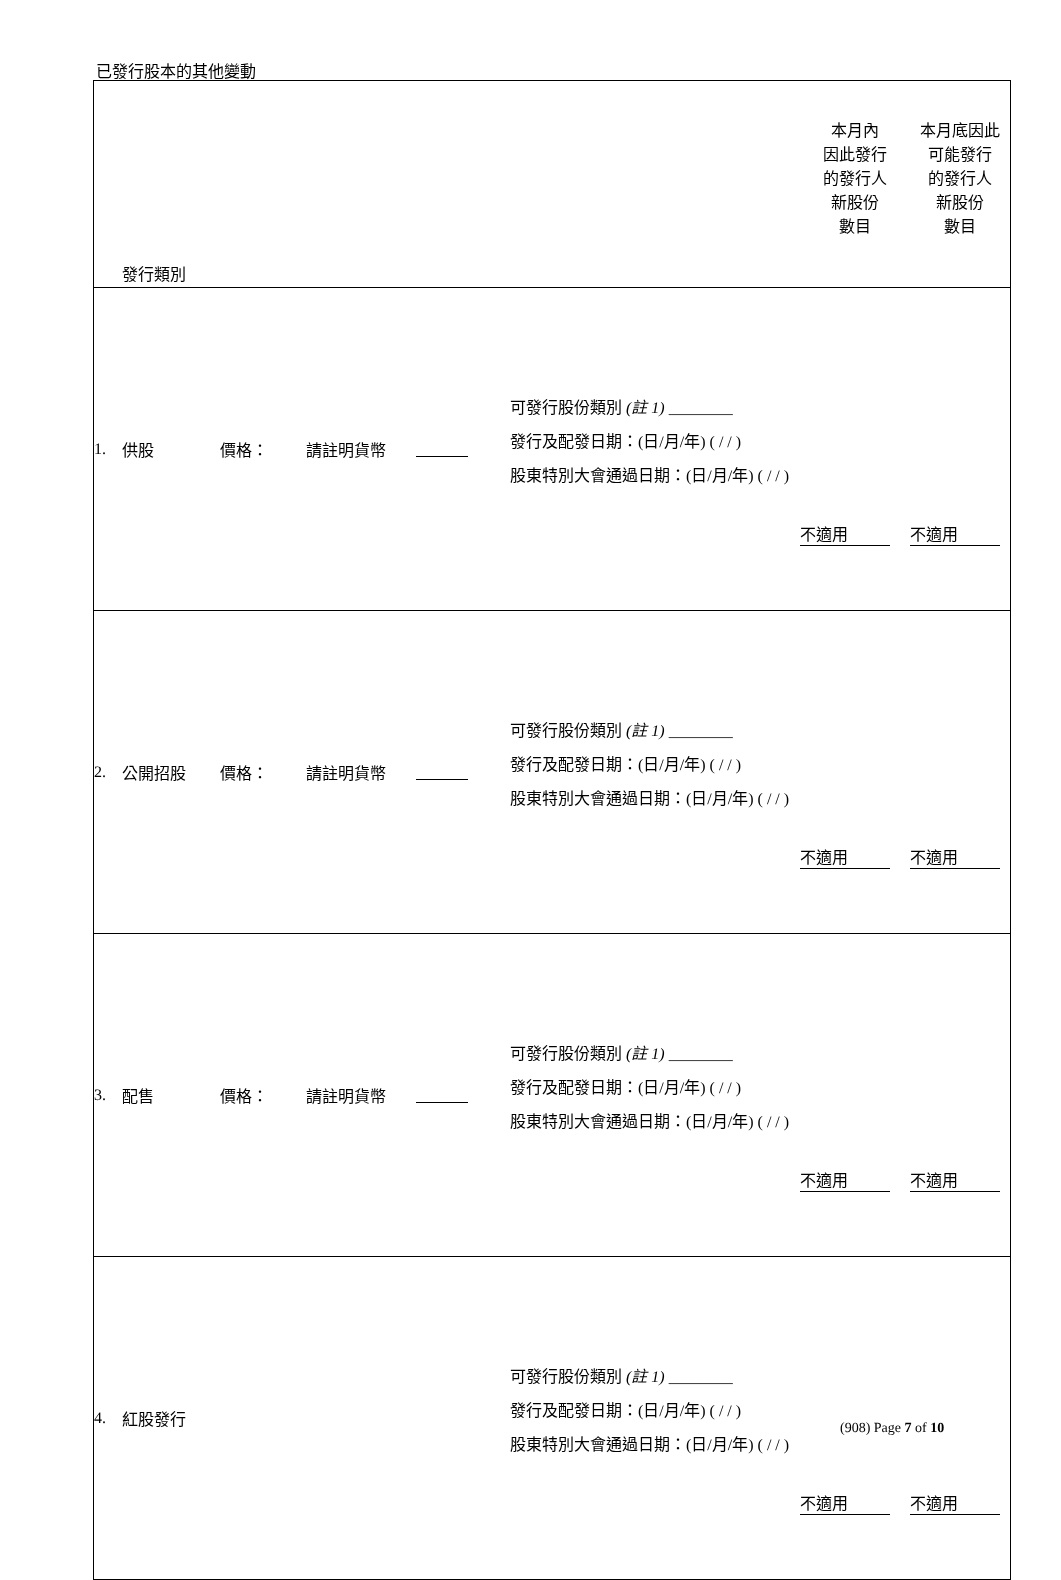已發行股本的其他變動
| | 發行類別 | | | | | 本月內 因此發行 的發行人 新股份 數目 | 本月底因此 可能發行 的發行人 新股份 數目 |
| 1. | 供股 | 價格： | 請註明貨幣 | | 可發行股份類別 (註 1) ________ 發行及配發日期：(日/月/年) ( / / ) 股東特別大會通過日期：(日/月/年) ( / / ) | 不適用 | 不適用 |
| 2. | 公開招股 | 價格： | 請註明貨幣 | | 可發行股份類別 (註 1) ________ 發行及配發日期：(日/月/年) ( / / ) 股東特別大會通過日期：(日/月/年) ( / / ) | 不適用 | 不適用 |
| 3. | 配售 | 價格： | 請註明貨幣 | | 可發行股份類別 (註 1) ________ 發行及配發日期：(日/月/年) ( / / ) 股東特別大會通過日期：(日/月/年) ( / / ) | 不適用 | 不適用 |
| 4. | 紅股發行 | | | | 可發行股份類別 (註 1) ________ 發行及配發日期：(日/月/年) ( / / ) 股東特別大會通過日期：(日/月/年) ( / / ) | 不適用 | 不適用 |
(908) Page 7 of 10